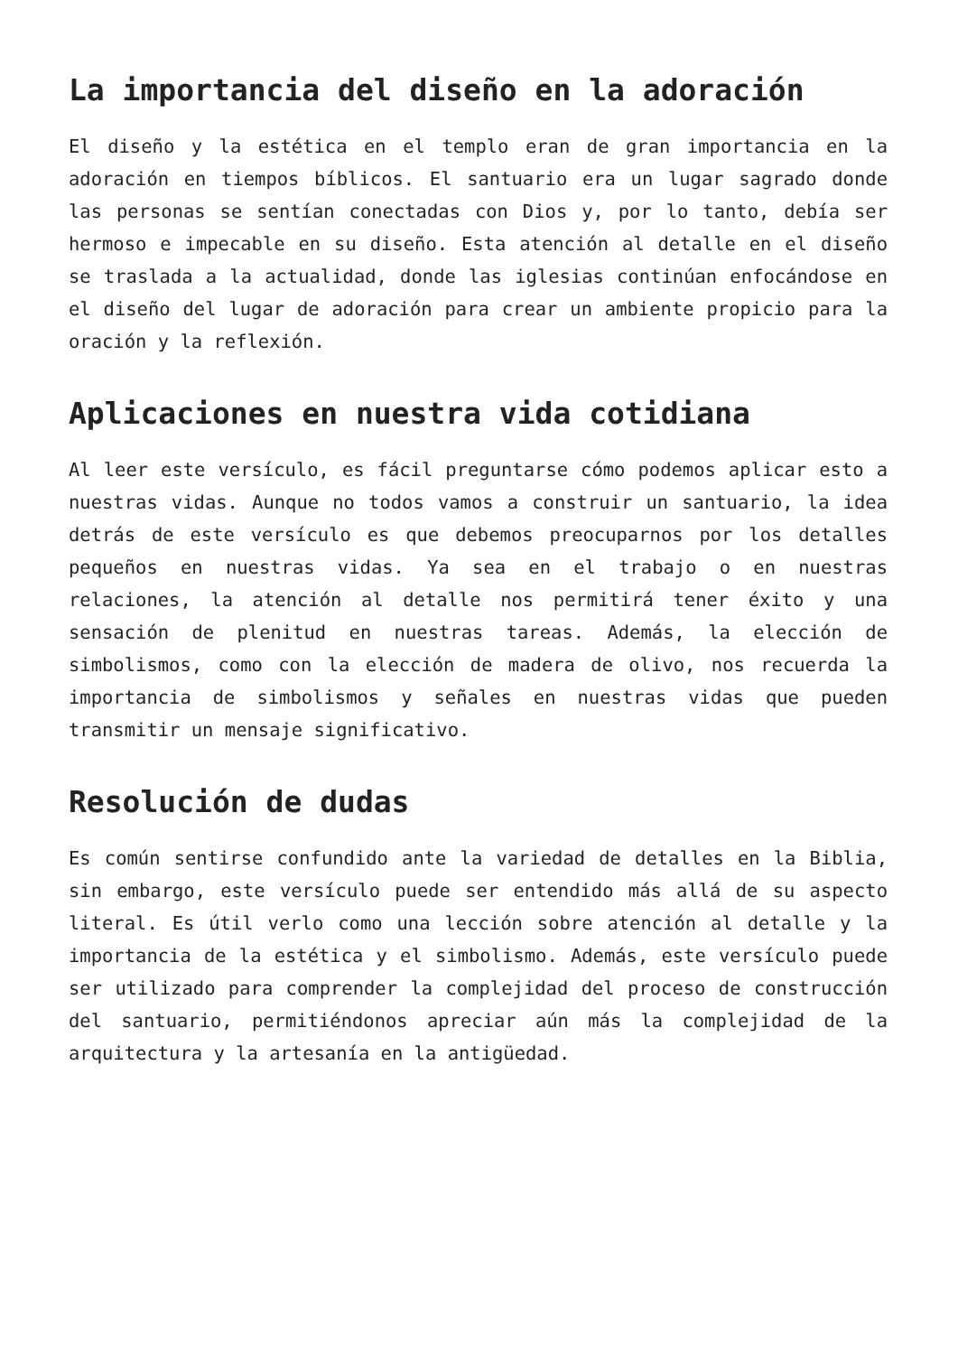La importancia del diseño en la adoración
El diseño y la estética en el templo eran de gran importancia en la adoración en tiempos bíblicos. El santuario era un lugar sagrado donde las personas se sentían conectadas con Dios y, por lo tanto, debía ser hermoso e impecable en su diseño. Esta atención al detalle en el diseño se traslada a la actualidad, donde las iglesias continúan enfocándose en el diseño del lugar de adoración para crear un ambiente propicio para la oración y la reflexión.
Aplicaciones en nuestra vida cotidiana
Al leer este versículo, es fácil preguntarse cómo podemos aplicar esto a nuestras vidas. Aunque no todos vamos a construir un santuario, la idea detrás de este versículo es que debemos preocuparnos por los detalles pequeños en nuestras vidas. Ya sea en el trabajo o en nuestras relaciones, la atención al detalle nos permitirá tener éxito y una sensación de plenitud en nuestras tareas. Además, la elección de simbolismos, como con la elección de madera de olivo, nos recuerda la importancia de simbolismos y señales en nuestras vidas que pueden transmitir un mensaje significativo.
Resolución de dudas
Es común sentirse confundido ante la variedad de detalles en la Biblia, sin embargo, este versículo puede ser entendido más allá de su aspecto literal. Es útil verlo como una lección sobre atención al detalle y la importancia de la estética y el simbolismo. Además, este versículo puede ser utilizado para comprender la complejidad del proceso de construcción del santuario, permitiéndonos apreciar aún más la complejidad de la arquitectura y la artesanía en la antigüedad.